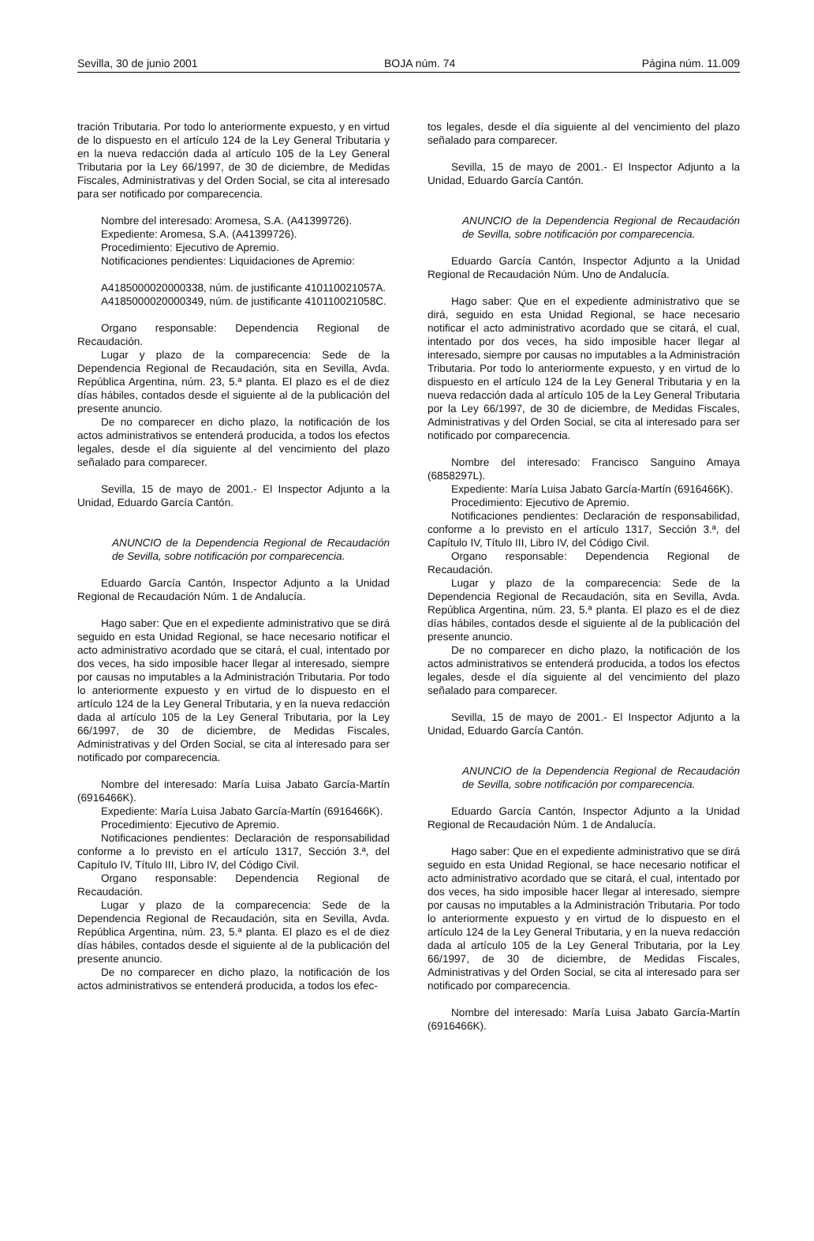Sevilla, 30 de junio 2001 BOJA núm. 74 Página núm. 11.009
tración Tributaria. Por todo lo anteriormente expuesto, y en virtud de lo dispuesto en el artículo 124 de la Ley General Tributaria y en la nueva redacción dada al artículo 105 de la Ley General Tributaria por la Ley 66/1997, de 30 de diciembre, de Medidas Fiscales, Administrativas y del Orden Social, se cita al interesado para ser notificado por comparecencia.
Nombre del interesado: Aromesa, S.A. (A41399726).
Expediente: Aromesa, S.A. (A41399726).
Procedimiento: Ejecutivo de Apremio.
Notificaciones pendientes: Liquidaciones de Apremio:
A4185000020000338, núm. de justificante 410110021057A.
A4185000020000349, núm. de justificante 410110021058C.
Organo responsable: Dependencia Regional de Recaudación.
Lugar y plazo de la comparecencia: Sede de la Dependencia Regional de Recaudación, sita en Sevilla, Avda. República Argentina, núm. 23, 5.ª planta. El plazo es el de diez días hábiles, contados desde el siguiente al de la publicación del presente anuncio.
De no comparecer en dicho plazo, la notificación de los actos administrativos se entenderá producida, a todos los efectos legales, desde el día siguiente al del vencimiento del plazo señalado para comparecer.
Sevilla, 15 de mayo de 2001.- El Inspector Adjunto a la Unidad, Eduardo García Cantón.
ANUNCIO de la Dependencia Regional de Recaudación de Sevilla, sobre notificación por comparecencia.
Eduardo García Cantón, Inspector Adjunto a la Unidad Regional de Recaudación Núm. 1 de Andalucía.
Hago saber: Que en el expediente administrativo que se dirá seguido en esta Unidad Regional, se hace necesario notificar el acto administrativo acordado que se citará, el cual, intentado por dos veces, ha sido imposible hacer llegar al interesado, siempre por causas no imputables a la Administración Tributaria. Por todo lo anteriormente expuesto y en virtud de lo dispuesto en el artículo 124 de la Ley General Tributaria, y en la nueva redacción dada al artículo 105 de la Ley General Tributaria, por la Ley 66/1997, de 30 de diciembre, de Medidas Fiscales, Administrativas y del Orden Social, se cita al interesado para ser notificado por comparecencia.
Nombre del interesado: María Luisa Jabato García-Martín (6916466K).
Expediente: María Luisa Jabato García-Martín (6916466K).
Procedimiento: Ejecutivo de Apremio.
Notificaciones pendientes: Declaración de responsabilidad conforme a lo previsto en el artículo 1317, Sección 3.ª, del Capítulo IV, Título III, Libro IV, del Código Civil.
Organo responsable: Dependencia Regional de Recaudación.
Lugar y plazo de la comparecencia: Sede de la Dependencia Regional de Recaudación, sita en Sevilla, Avda. República Argentina, núm. 23, 5.ª planta. El plazo es el de diez días hábiles, contados desde el siguiente al de la publicación del presente anuncio.
De no comparecer en dicho plazo, la notificación de los actos administrativos se entenderá producida, a todos los efec-
tos legales, desde el día siguiente al del vencimiento del plazo señalado para comparecer.
Sevilla, 15 de mayo de 2001.- El Inspector Adjunto a la Unidad, Eduardo García Cantón.
ANUNCIO de la Dependencia Regional de Recaudación de Sevilla, sobre notificación por comparecencia.
Eduardo García Cantón, Inspector Adjunto a la Unidad Regional de Recaudación Núm. Uno de Andalucía.
Hago saber: Que en el expediente administrativo que se dirá, seguido en esta Unidad Regional, se hace necesario notificar el acto administrativo acordado que se citará, el cual, intentado por dos veces, ha sido imposible hacer llegar al interesado, siempre por causas no imputables a la Administración Tributaria. Por todo lo anteriormente expuesto, y en virtud de lo dispuesto en el artículo 124 de la Ley General Tributaria y en la nueva redacción dada al artículo 105 de la Ley General Tributaria por la Ley 66/1997, de 30 de diciembre, de Medidas Fiscales, Administrativas y del Orden Social, se cita al interesado para ser notificado por comparecencia.
Nombre del interesado: Francisco Sanguino Amaya (6858297L).
Expediente: María Luisa Jabato García-Martín (6916466K).
Procedimiento: Ejecutivo de Apremio.
Notificaciones pendientes: Declaración de responsabilidad, conforme a lo previsto en el artículo 1317, Sección 3.ª, del Capítulo IV, Título III, Libro IV, del Código Civil.
Organo responsable: Dependencia Regional de Recaudación.
Lugar y plazo de la comparecencia: Sede de la Dependencia Regional de Recaudación, sita en Sevilla, Avda. República Argentina, núm. 23, 5.ª planta. El plazo es el de diez días hábiles, contados desde el siguiente al de la publicación del presente anuncio.
De no comparecer en dicho plazo, la notificación de los actos administrativos se entenderá producida, a todos los efectos legales, desde el día siguiente al del vencimiento del plazo señalado para comparecer.
Sevilla, 15 de mayo de 2001.- El Inspector Adjunto a la Unidad, Eduardo García Cantón.
ANUNCIO de la Dependencia Regional de Recaudación de Sevilla, sobre notificación por comparecencia.
Eduardo García Cantón, Inspector Adjunto a la Unidad Regional de Recaudación Núm. 1 de Andalucía.
Hago saber: Que en el expediente administrativo que se dirá seguido en esta Unidad Regional, se hace necesario notificar el acto administrativo acordado que se citará, el cual, intentado por dos veces, ha sido imposible hacer llegar al interesado, siempre por causas no imputables a la Administración Tributaria. Por todo lo anteriormente expuesto y en virtud de lo dispuesto en el artículo 124 de la Ley General Tributaria, y en la nueva redacción dada al artículo 105 de la Ley General Tributaria, por la Ley 66/1997, de 30 de diciembre, de Medidas Fiscales, Administrativas y del Orden Social, se cita al interesado para ser notificado por comparecencia.
Nombre del interesado: María Luisa Jabato García-Martín (6916466K).